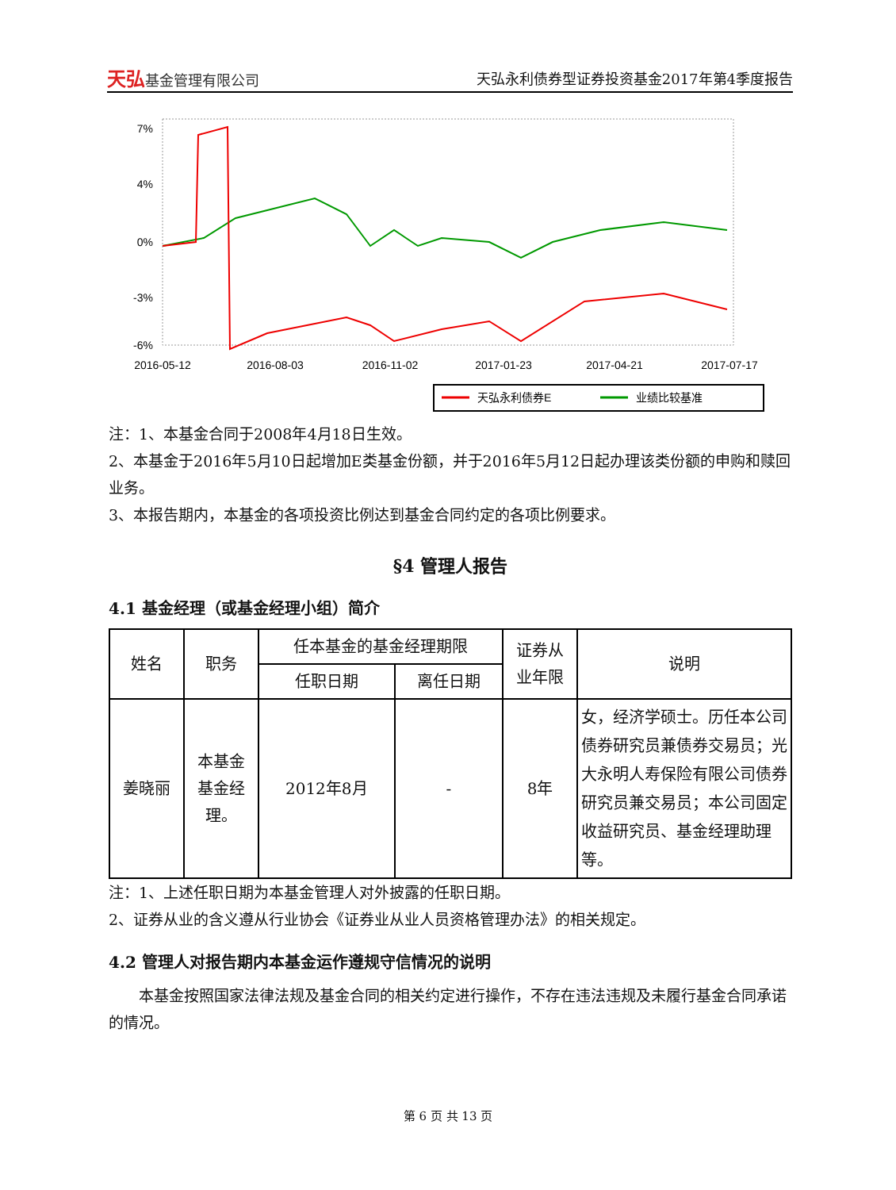天弘基金管理有限公司
天弘永利债券型证券投资基金2017年第4季度报告
7%
4%
0%
-3%
-6%
2016-05-12
2016-08-03
2016-11-02
2017-01-23
2017-04-21
2017-07-17
天弘永利债券E
业绩比较基准
注：1、本基金合同于2008年4月18日生效。
2、本基金于2016年5月10日起增加E类基金份额，并于2016年5月12日起办理该类份额的申购和赎回业务。
3、本报告期内，本基金的各项投资比例达到基金合同约定的各项比例要求。
§4 管理人报告
4.1 基金经理（或基金经理小组）简介
| 姓名 | 职务 | 任本基金的基金经理期限 | | 证券从 业年限 | 说明 |
| --- | --- | --- | --- | --- | --- |
| | | 任职日期 | 离任日期 | | |
| 姜晓丽 | 本基金 基金经 理。 | 2012年8月 | - | 8年 | 女，经济学硕士。历任本公司债券研究员兼债券交易员；光大永明人寿保险有限公司债券研究员兼交易员；本公司固定收益研究员、基金经理助理等。 |
注：1、上述任职日期为本基金管理人对外披露的任职日期。
2、证券从业的含义遵从行业协会《证券业从业人员资格管理办法》的相关规定。
4.2 管理人对报告期内本基金运作遵规守信情况的说明
本基金按照国家法律法规及基金合同的相关约定进行操作，不存在违法违规及未履行基金合同承诺的情况。
第 6 页 共 13 页